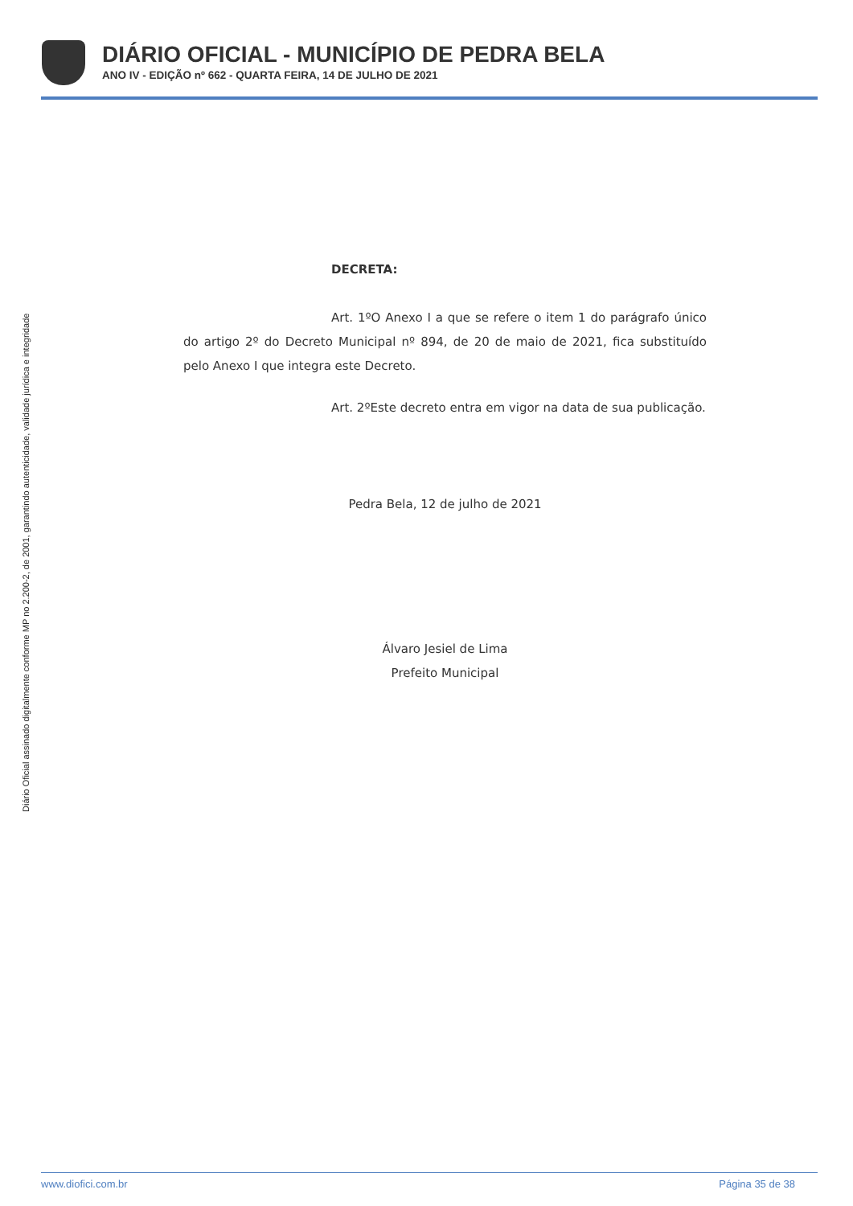DIÁRIO OFICIAL - MUNICÍPIO DE PEDRA BELA
ANO IV - EDIÇÃO nº 662 - QUARTA FEIRA, 14 DE JULHO DE 2021
Diário Oficial assinado digitalmente conforme MP no 2.200-2, de 2001, garantindo autenticidade, validade jurídica e integridade
DECRETA:
Art. 1ºO Anexo I a que se refere o item 1 do parágrafo único do artigo 2º do Decreto Municipal nº 894, de 20 de maio de 2021, fica substituído pelo Anexo I que integra este Decreto.
Art. 2ºEste decreto entra em vigor na data de sua publicação.
Pedra Bela, 12 de julho de 2021
Álvaro Jesiel de Lima
Prefeito Municipal
www.diofici.com.br Página 35 de 38